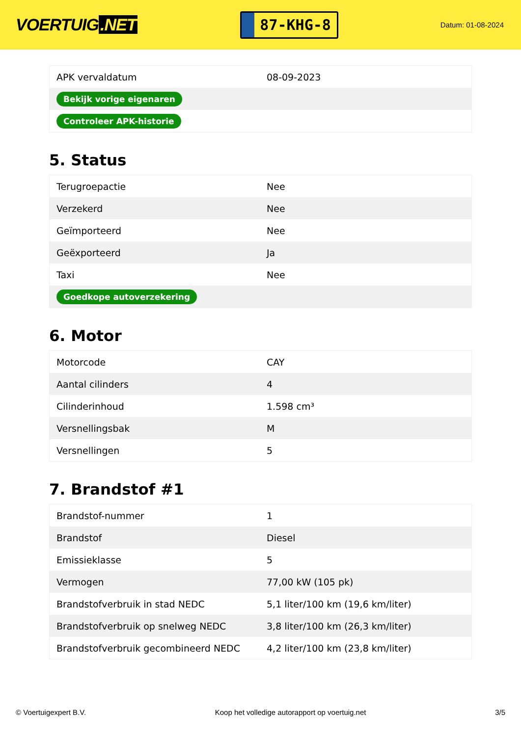VOERTUIG.NET
87-KHG-8
Datum: 01-08-2024
| APK vervaldatum | 08-09-2023 |
| Bekijk vorige eigenaren | |
| Controleer APK-historie | |
5. Status
| Terugroepactie | Nee |
| Verzekerd | Nee |
| Geïmporteerd | Nee |
| Geëxporteerd | Ja |
| Taxi | Nee |
| Goedkope autoverzekering | |
6. Motor
| Motorcode | CAY |
| Aantal cilinders | 4 |
| Cilinderinhoud | 1.598 cm³ |
| Versnellingsbak | M |
| Versnellingen | 5 |
7. Brandstof #1
| Brandstof-nummer | 1 |
| Brandstof | Diesel |
| Emissieklasse | 5 |
| Vermogen | 77,00 kW (105 pk) |
| Brandstofverbruik in stad NEDC | 5,1 liter/100 km (19,6 km/liter) |
| Brandstofverbruik op snelweg NEDC | 3,8 liter/100 km (26,3 km/liter) |
| Brandstofverbruik gecombineerd NEDC | 4,2 liter/100 km (23,8 km/liter) |
© Voertuigexpert B.V. Koop het volledige autorapport op voertuig.net 3/5